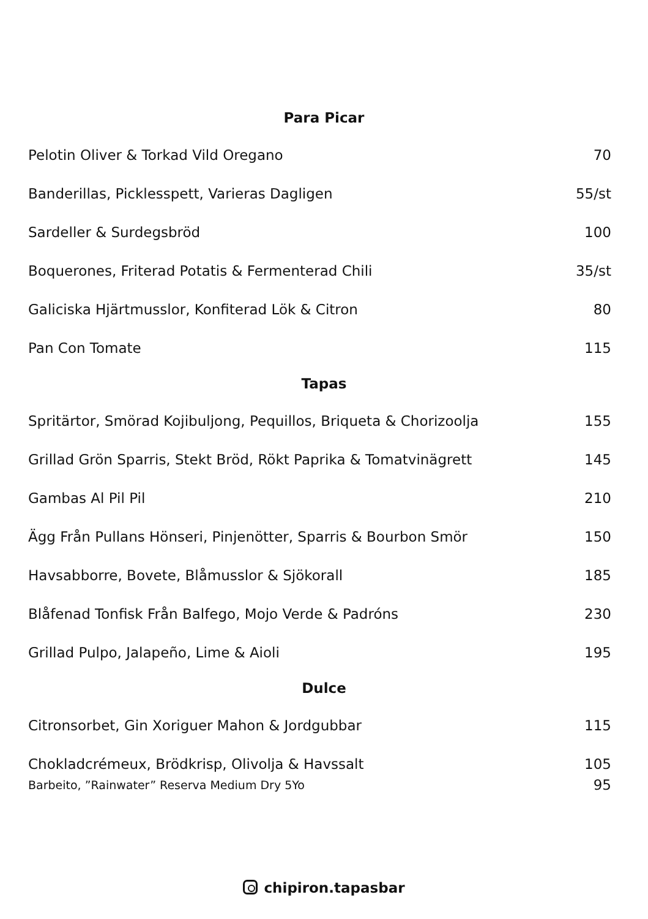Para Picar
Pelotin Oliver & Torkad Vild Oregano 70
Banderillas, Picklesspett, Varieras Dagligen 55/st
Sardeller & Surdegsbröd 100
Boquerones, Friterad Potatis & Fermenterad Chili 35/st
Galiciska Hjärtmusslor, Konfiterad Lök & Citron 80
Pan Con Tomate 115
Tapas
Spritärtor, Smörad Kojibuljong, Pequillos, Briqueta & Chorizoolja 155
Grillad Grön Sparris, Stekt Bröd, Rökt Paprika & Tomatvinägrett 145
Gambas Al Pil Pil 210
Ägg Från Pullans Hönseri, Pinjenötter, Sparris & Bourbon Smör 150
Havsabborre, Bovete, Blåmusslor & Sjökorall 185
Blåfenad Tonfisk Från Balfego, Mojo Verde & Padróns 230
Grillad Pulpo, Jalapeño, Lime & Aioli 195
Dulce
Citronsorbet, Gin Xoriguer Mahon & Jordgubbar 115
Chokladcrémeux, Brödkrisp, Olivolja & Havssalt 105
Barbeito, ”Rainwater” Reserva Medium Dry 5Yo 95
chipiron.tapasbar